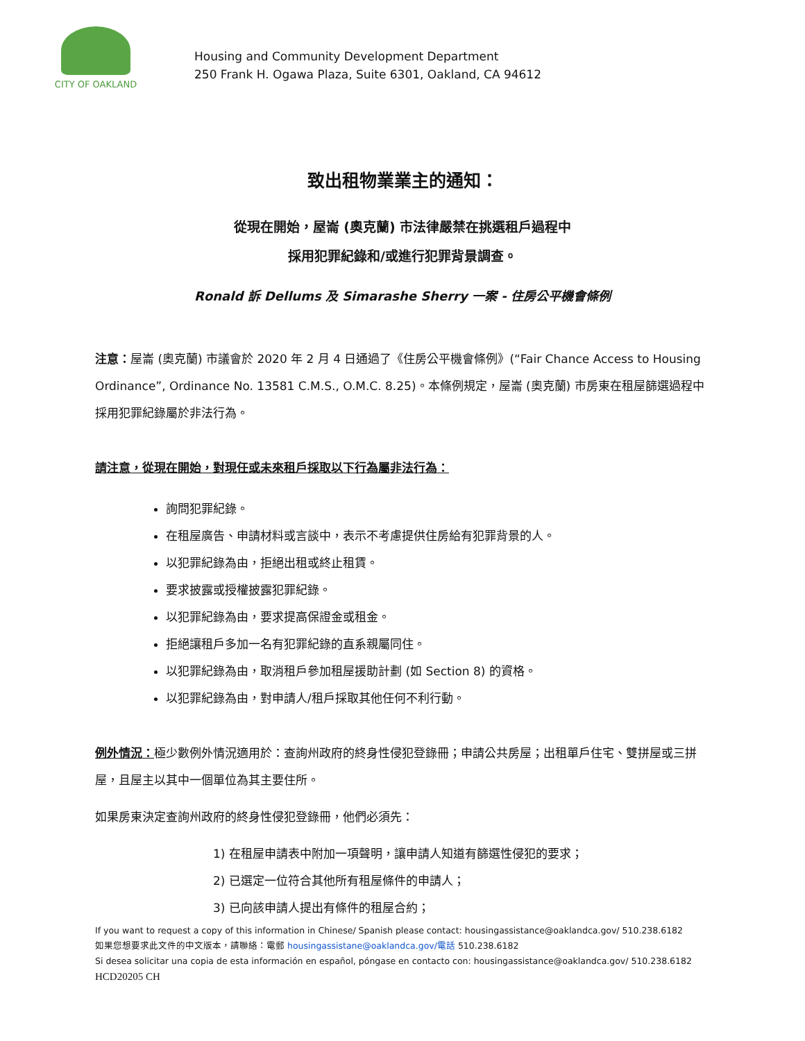CITY OF OAKLAND
Housing and Community Development Department
250 Frank H. Ogawa Plaza, Suite 6301, Oakland, CA 94612
致出租物業業主的通知：
從現在開始，屋崙 (奧克蘭) 市法律嚴禁在挑選租戶過程中
採用犯罪紀錄和/或進行犯罪背景調查。
Ronald 訴 Dellums 及 Simarashe Sherry 一案 - 住房公平機會條例
注意：屋崙 (奧克蘭) 市議會於 2020 年 2 月 4 日通過了《住房公平機會條例》(“Fair Chance Access to Housing Ordinance”, Ordinance No. 13581 C.M.S., O.M.C. 8.25)。本條例規定，屋崙 (奧克蘭) 市房東在租屋篩選過程中採用犯罪紀錄屬於非法行為。
請注意，從現在開始，對現任或未來租戶採取以下行為屬非法行為：
詢問犯罪紀錄。
在租屋廣告、申請材料或言談中，表示不考慮提供住房給有犯罪背景的人。
以犯罪紀錄為由，拒絕出租或終止租賃。
要求披露或授權披露犯罪紀錄。
以犯罪紀錄為由，要求提高保證金或租金。
拒絕讓租戶多加一名有犯罪紀錄的直系親屬同住。
以犯罪紀錄為由，取消租戶參加租屋援助計劃 (如 Section 8) 的資格。
以犯罪紀錄為由，對申請人/租戶採取其他任何不利行動。
例外情況：極少數例外情況適用於：查詢州政府的終身性侵犯登錄冊；申請公共房屋；出租單戶住宅、雙拼屋或三拼屋，且屋主以其中一個單位為其主要住所。
如果房東決定查詢州政府的終身性侵犯登錄冊，他們必須先：
1) 在租屋申請表中附加一項聲明，讓申請人知道有篩選性侵犯的要求；
2) 已選定一位符合其他所有租屋條件的申請人；
3) 已向該申請人提出有條件的租屋合約；
If you want to request a copy of this information in Chinese/ Spanish please contact: housingassistance@oaklandca.gov/ 510.238.6182
如果您想要求此文件的中文版本，請聯絡：電郵 housingassistane@oaklandca.gov/電話 510.238.6182
Si desea solicitar una copia de esta información en español, póngase en contacto con: housingassistance@oaklandca.gov/ 510.238.6182
HCD20205 CH